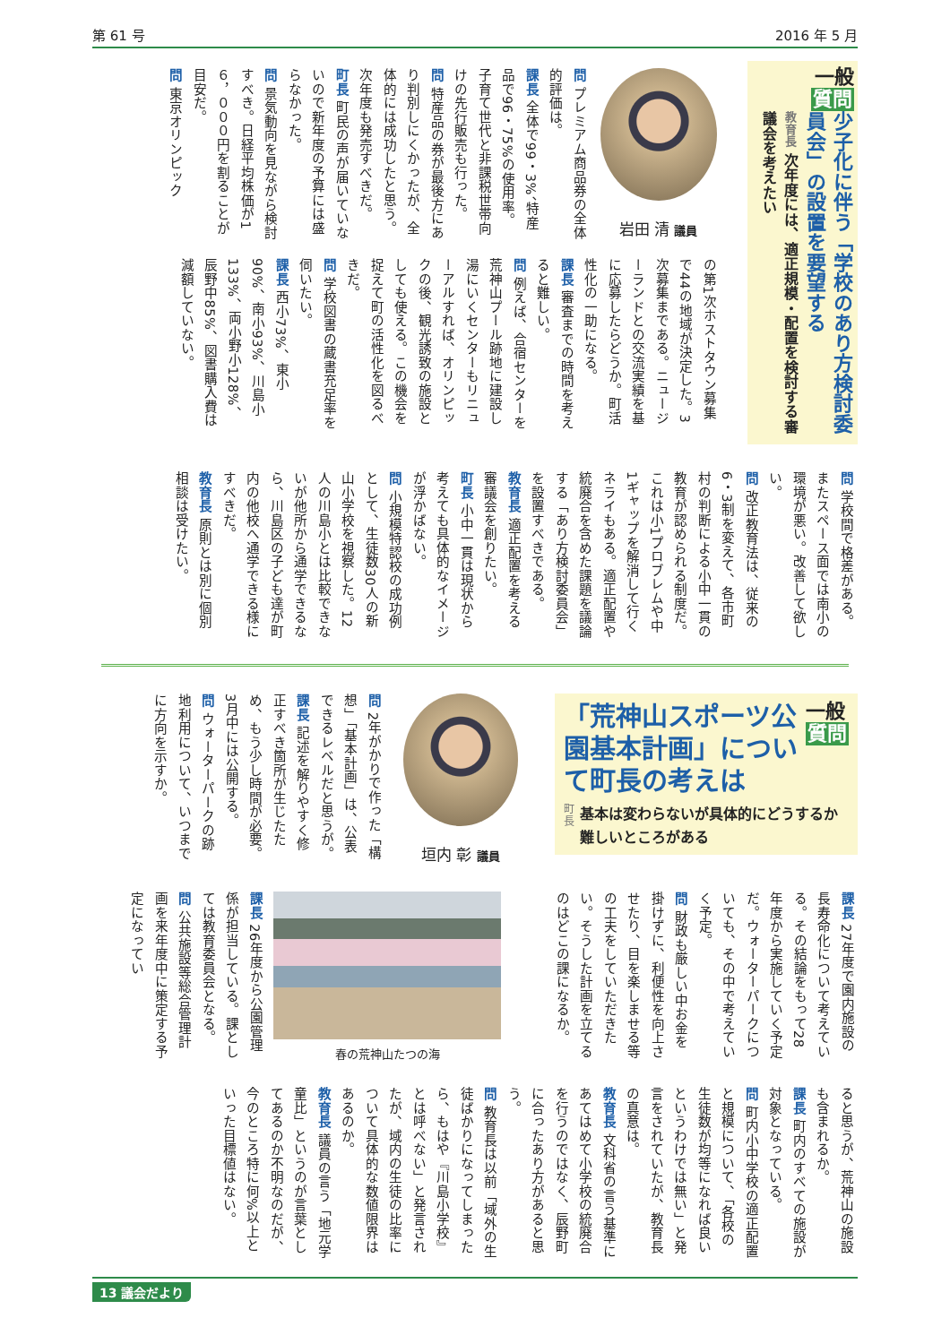第 61 号 2016 年 5 月
一般
質問
少子化に伴う「学校のあり方検討委員会」の設置を要望する
教育長 次年度には、適正規模・配置を検討する審議会を考えたい
岩田 清 議員
問 プレミアム商品券の全体的評価は。
課長 全体で99・3%、特産品で96・75%の使用率。子育て世代と非課税世帯向けの先行販売も行った。
問 特産品の券が最後方にあり判別しにくかったが、全体的には成功したと思う。次年度も発売すべきだ。
町長 町民の声が届いていないので新年度の予算には盛らなかった。
問 景気動向を見ながら検討すべき。日経平均株価が1６，０００円を割ることが目安だ。
問 東京オリンピック
の第1次ホストタウン募集で44の地域が決定した。3次募集まである。ニュージーランドとの交流実績を基に応募したらどうか。町活性化の一助になる。
課長 審査までの時間を考えると難しい。
問 例えば、合宿センターを荒神山プール跡地に建設し湯にいくセンターもリニューアルすれば、オリンピックの後、観光誘致の施設としても使える。この機会を捉えて町の活性化を図るべきだ。
問 学校図書の蔵書充足率を伺いたい。
課長 西小73%、東小90%、南小93%、川島小133%、両小野小128%、辰野中85%、図書購入費は減額していない。
問 学校間で格差がある。またスペース面では南小の環境が悪い。改善して欲しい。
問 改正教育法は、従来の6・3制を変えて、各市町村の判断による小中一貫の教育が認められる制度だ。これは小1プロブレムや中1ギャップを解消して行くネライもある。適正配置や統廃合を含めた課題を議論する「あり方検討委員会」を設置すべきである。
教育長 適正配置を考える審議会を創りたい。
町長 小中一貫は現状から考えても具体的なイメージが浮かばない。
問 小規模特認校の成功例として、生徒数30人の新山小学校を視察した。12人の川島小とは比較できないが他所から通学できるなら、川島区の子ども達が町内の他校へ通学できる様にすべきだ。
教育長 原則とは別に個別相談は受けたい。
「荒神山スポーツ公園基本計画」について町長の考えは
一般
質問
町長 基本は変わらないが具体的にどうするか難しいところがある
垣内 彰 議員
問 2年がかりで作った「構想」「基本計画」は、公表できるレベルだと思うが。
課長 記述を解りやすく修正すべき箇所が生じたため、もう少し時間が必要。3月中には公開する。
問 ウォーターパークの跡地利用について、いつまでに方向を示すか。
課長 27年度で園内施設の長寿命化について考えている。その結論をもって28年度から実施していく予定だ。ウォーターパークについても、その中で考えていく予定。
問 財政も厳しい中お金を掛けずに、利便性を向上させたり、目を楽しませる等の工夫をしていただきたい。そうした計画を立てるのはどこの課になるか。
春の荒神山たつの海
課長 26年度から公園管理係が担当している。課としては教育委員会となる。
問 公共施設等総合管理計画を来年度中に策定する予定になってい
ると思うが、荒神山の施設も含まれるか。
課長 町内のすべての施設が対象となっている。
問 町内小中学校の適正配置と規模について、「各校の生徒数が均等になれば良いというわけでは無い」と発言をされていたが、教育長の真意は。
教育長 文科省の言う基準にあてはめて小学校の統廃合を行うのではなく、辰野町に合ったあり方があると思う。
問 教育長は以前「域外の生徒ばかりになってしまったら、もはや『川島小学校』とは呼べない」と発言されたが、域内の生徒の比率について具体的な数値限界はあるのか。
教育長 議員の言う「地元学童比」というのが言葉としてあるのか不明なのだが、今のところ特に何%以上といった目標値はない。
13 議会だより